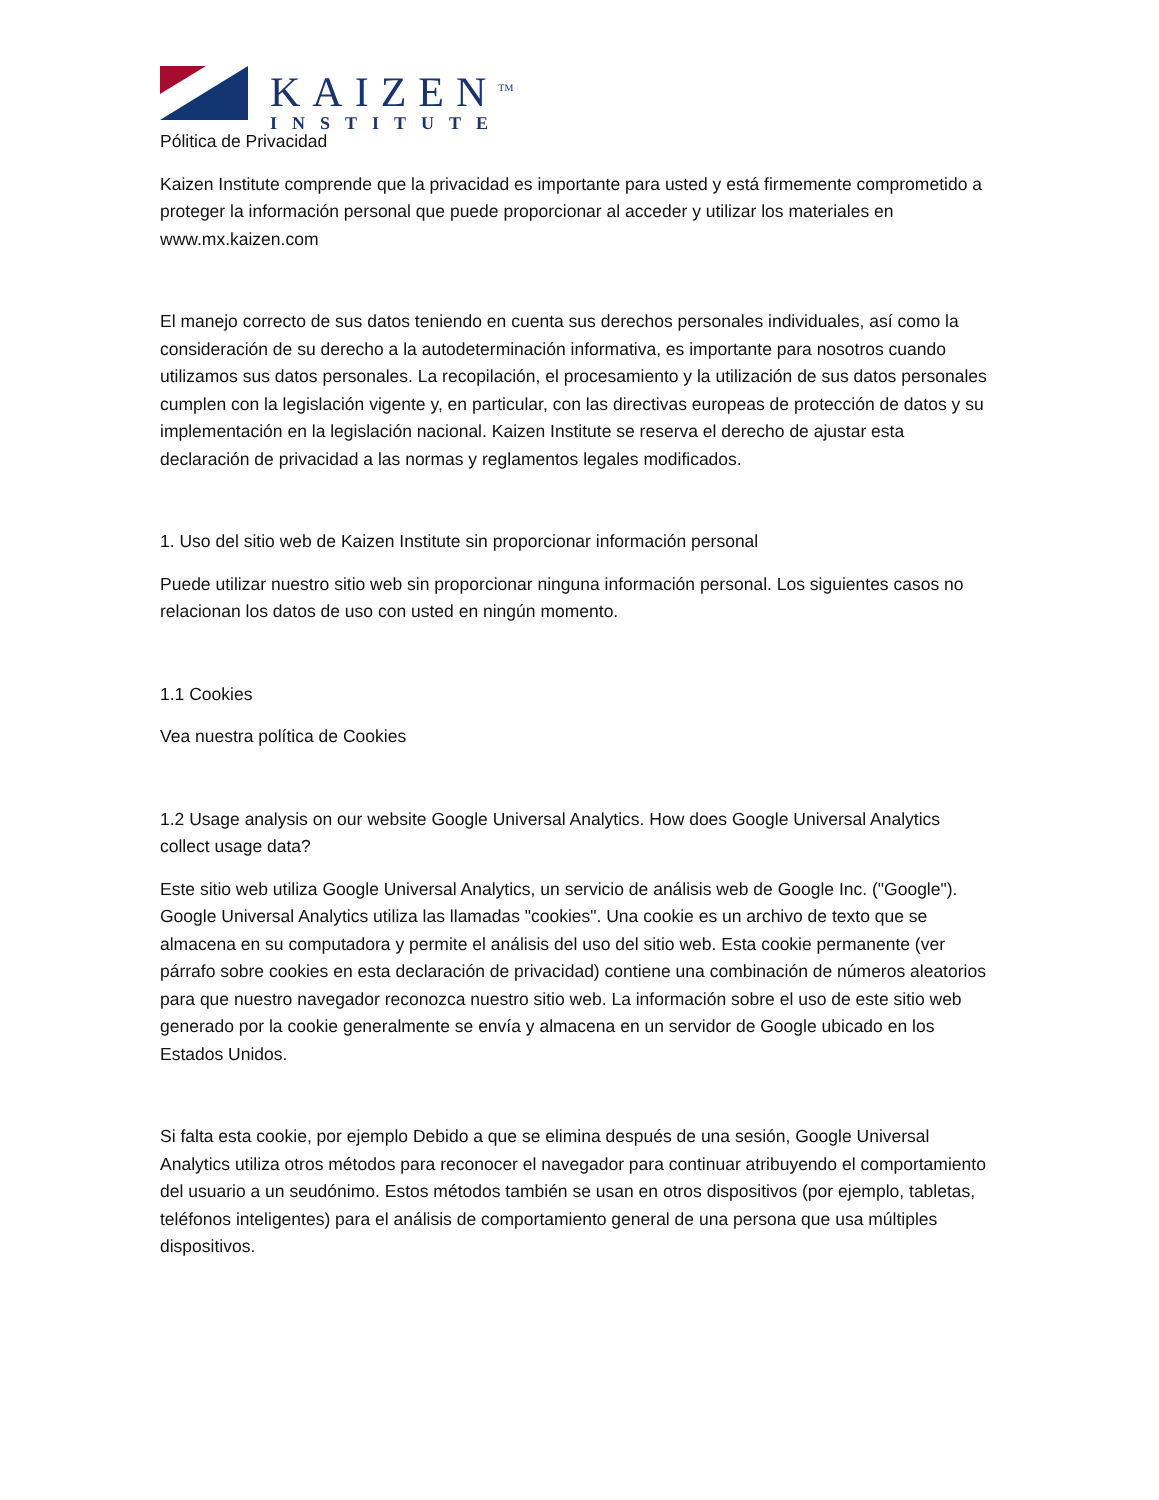KAIZEN<sup>TM</sup>
INSTITUTE
Pólitica de Privacidad
Kaizen Institute comprende que la privacidad es importante para usted y está firmemente comprometido a proteger la información personal que puede proporcionar al acceder y utilizar los materiales en www.mx.kaizen.com
El manejo correcto de sus datos teniendo en cuenta sus derechos personales individuales, así como la consideración de su derecho a la autodeterminación informativa, es importante para nosotros cuando utilizamos sus datos personales. La recopilación, el procesamiento y la utilización de sus datos personales cumplen con la legislación vigente y, en particular, con las directivas europeas de protección de datos y su implementación en la legislación nacional. Kaizen Institute se reserva el derecho de ajustar esta declaración de privacidad a las normas y reglamentos legales modificados.
1. Uso del sitio web de Kaizen Institute sin proporcionar información personal
Puede utilizar nuestro sitio web sin proporcionar ninguna información personal. Los siguientes casos no relacionan los datos de uso con usted en ningún momento.
1.1 Cookies
Vea nuestra política de Cookies
1.2 Usage analysis on our website Google Universal Analytics. How does Google Universal Analytics collect usage data?
Este sitio web utiliza Google Universal Analytics, un servicio de análisis web de Google Inc. ("Google"). Google Universal Analytics utiliza las llamadas "cookies". Una cookie es un archivo de texto que se almacena en su computadora y permite el análisis del uso del sitio web. Esta cookie permanente (ver párrafo sobre cookies en esta declaración de privacidad) contiene una combinación de números aleatorios para que nuestro navegador reconozca nuestro sitio web. La información sobre el uso de este sitio web generado por la cookie generalmente se envía y almacena en un servidor de Google ubicado en los Estados Unidos.
Si falta esta cookie, por ejemplo Debido a que se elimina después de una sesión, Google Universal Analytics utiliza otros métodos para reconocer el navegador para continuar atribuyendo el comportamiento del usuario a un seudónimo. Estos métodos también se usan en otros dispositivos (por ejemplo, tabletas, teléfonos inteligentes) para el análisis de comportamiento general de una persona que usa múltiples dispositivos.